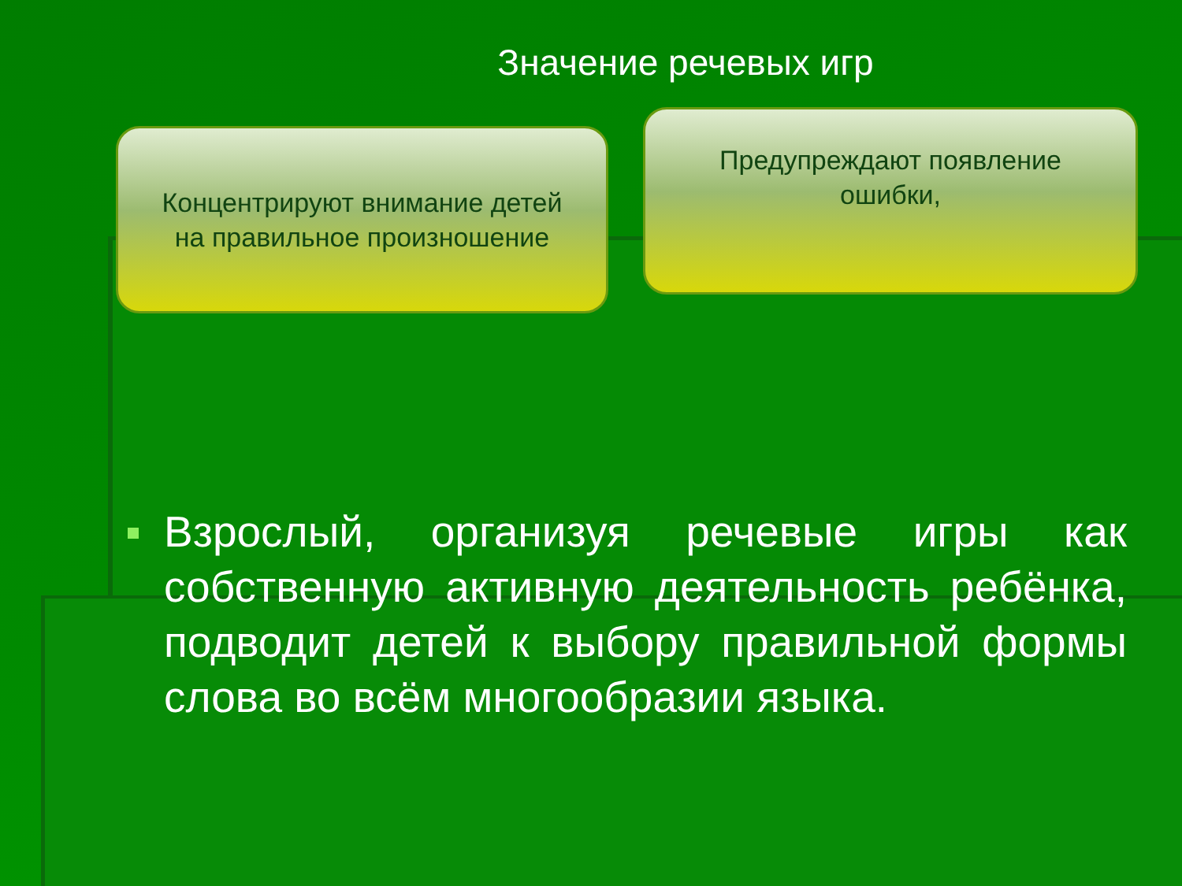Значение речевых игр
Концентрируют внимание детей
на правильное произношение
Предупреждают появление
ошибки,
Взрослый, организуя речевые игры как собственную активную деятельность ребёнка, подводит детей к выбору правильной формы слова во всём многообразии языка.